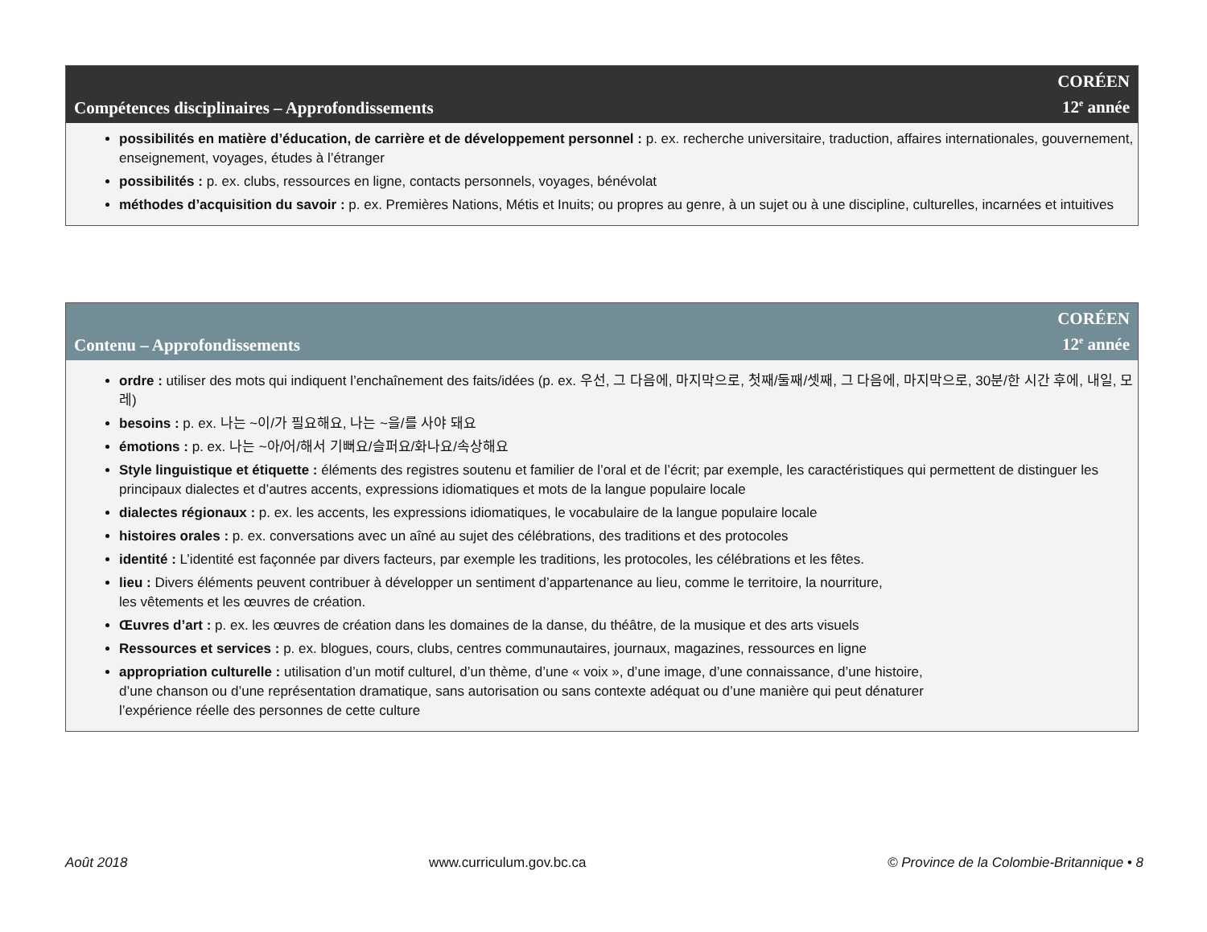Compétences disciplinaires – Approfondissements
CORÉEN
12<sup>e</sup> année
possibilités en matière d’éducation, de carrière et de développement personnel : p. ex. recherche universitaire, traduction, affaires internationales, gouvernement, enseignement, voyages, études à l’étranger
possibilités : p. ex. clubs, ressources en ligne, contacts personnels, voyages, bénévolat
méthodes d’acquisition du savoir : p. ex. Premières Nations, Métis et Inuits; ou propres au genre, à un sujet ou à une discipline, culturelles, incarnées et intuitives
Contenu – Approfondissements
CORÉEN
12<sup>e</sup> année
ordre : utiliser des mots qui indiquent l’enchaînement des faits/idées (p. ex. 우선, 그 다음에, 마지막으로, 첫째/둘째/셋째, 그 다음에, 마지막으로, 30분/한 시간 후에, 내일, 모레)
besoins : p. ex. 나는 ~이/가 필요해요, 나는 ~을/를 사야 돼요
émotions : p. ex. 나는 ~아/어/해서 기뻐요/슬퍼요/화나요/속상해요
Style linguistique et étiquette : éléments des registres soutenu et familier de l’oral et de l’écrit; par exemple, les caractéristiques qui permettent de distinguer les principaux dialectes et d’autres accents, expressions idiomatiques et mots de la langue populaire locale
dialectes régionaux : p. ex. les accents, les expressions idiomatiques, le vocabulaire de la langue populaire locale
histoires orales : p. ex. conversations avec un aîné au sujet des célébrations, des traditions et des protocoles
identité : L’identité est façonnée par divers facteurs, par exemple les traditions, les protocoles, les célébrations et les fêtes.
lieu : Divers éléments peuvent contribuer à développer un sentiment d’appartenance au lieu, comme le territoire, la nourriture,
les vêtements et les œuvres de création.
Œuvres d’art : p. ex. les œuvres de création dans les domaines de la danse, du théâtre, de la musique et des arts visuels
Ressources et services : p. ex. blogues, cours, clubs, centres communautaires, journaux, magazines, ressources en ligne
appropriation culturelle : utilisation d’un motif culturel, d’un thème, d’une « voix », d’une image, d’une connaissance, d’une histoire,
d’une chanson ou d’une représentation dramatique, sans autorisation ou sans contexte adéquat ou d’une manière qui peut dénaturer
l’expérience réelle des personnes de cette culture
Août 2018 www.curriculum.gov.bc.ca © Province de la Colombie-Britannique • 8